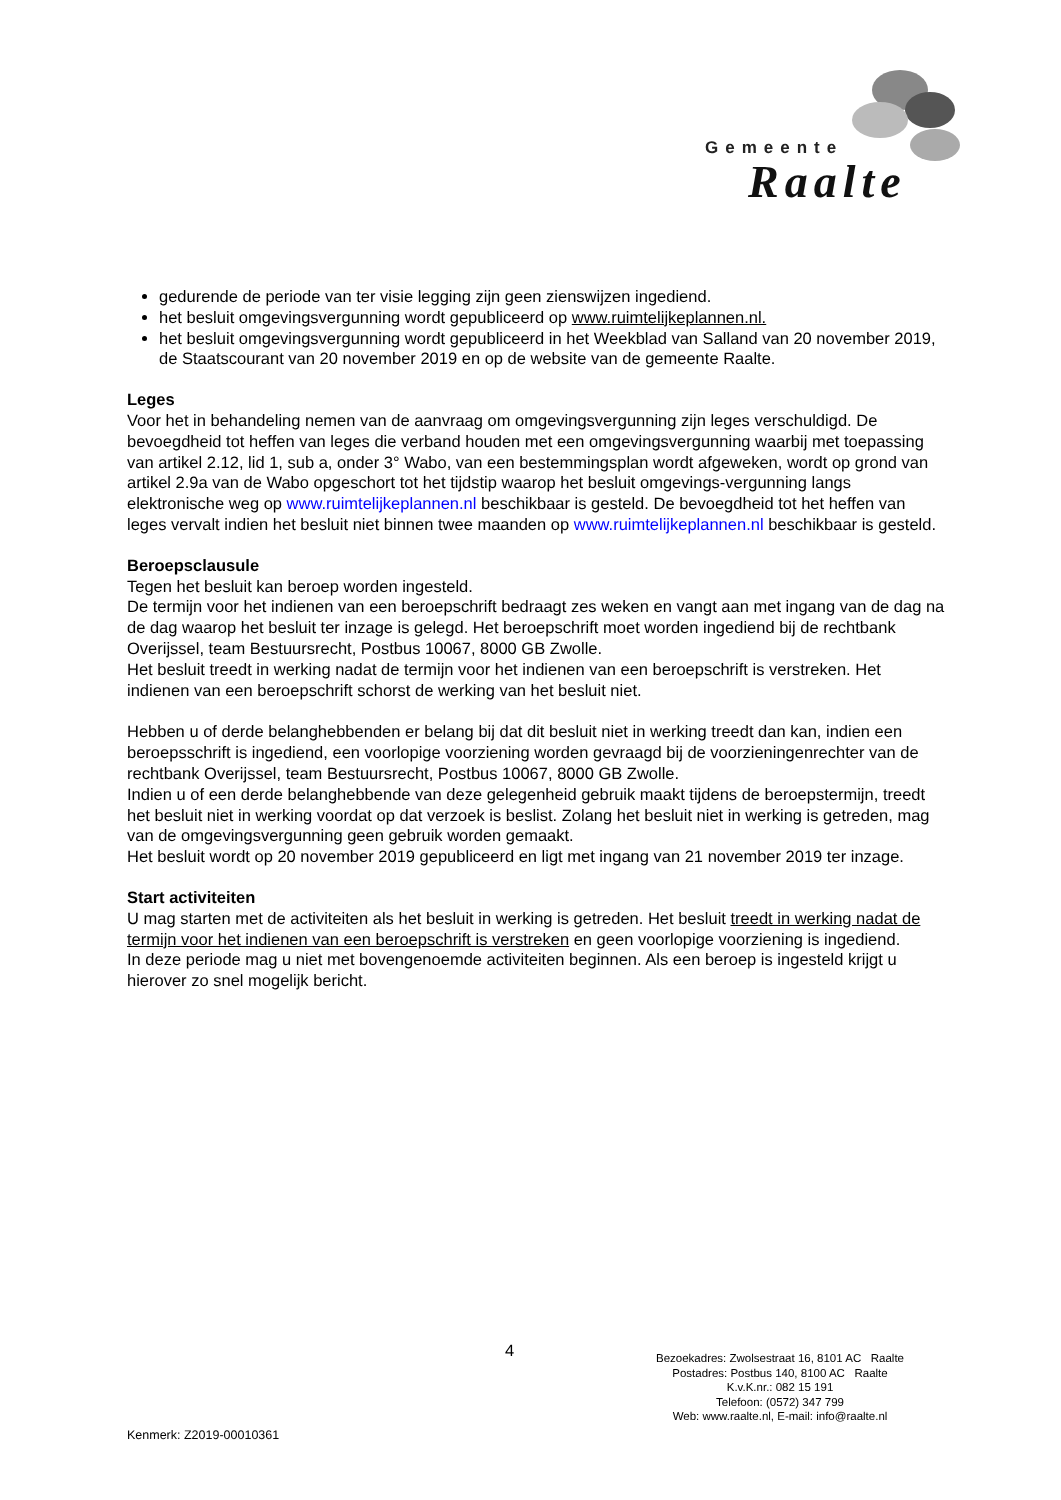Gemeente
Raalte
gedurende de periode van ter visie legging zijn geen zienswijzen ingediend.
het besluit omgevingsvergunning wordt gepubliceerd op www.ruimtelijkeplannen.nl.
het besluit omgevingsvergunning wordt gepubliceerd in het Weekblad van Salland van 20 november 2019, de Staatscourant van 20 november 2019 en op de website van de gemeente Raalte.
Leges
Voor het in behandeling nemen van de aanvraag om omgevingsvergunning zijn leges verschuldigd. De bevoegdheid tot heffen van leges die verband houden met een omgevingsvergunning waarbij met toepassing van artikel 2.12, lid 1, sub a, onder 3° Wabo, van een bestemmingsplan wordt afgeweken, wordt op grond van artikel 2.9a van de Wabo opgeschort tot het tijdstip waarop het besluit omgevings-vergunning langs elektronische weg op www.ruimtelijkeplannen.nl beschikbaar is gesteld. De bevoegdheid tot het heffen van leges vervalt indien het besluit niet binnen twee maanden op www.ruimtelijkeplannen.nl beschikbaar is gesteld.
Beroepsclausule
Tegen het besluit kan beroep worden ingesteld.
De termijn voor het indienen van een beroepschrift bedraagt zes weken en vangt aan met ingang van de dag na de dag waarop het besluit ter inzage is gelegd. Het beroepschrift moet worden ingediend bij de rechtbank Overijssel, team Bestuursrecht, Postbus 10067, 8000 GB Zwolle.
Het besluit treedt in werking nadat de termijn voor het indienen van een beroepschrift is verstreken. Het indienen van een beroepschrift schorst de werking van het besluit niet.
Hebben u of derde belanghebbenden er belang bij dat dit besluit niet in werking treedt dan kan, indien een beroepsschrift is ingediend, een voorlopige voorziening worden gevraagd bij de voorzieningenrechter van de rechtbank Overijssel, team Bestuursrecht, Postbus 10067, 8000 GB Zwolle.
Indien u of een derde belanghebbende van deze gelegenheid gebruik maakt tijdens de beroepstermijn, treedt het besluit niet in werking voordat op dat verzoek is beslist. Zolang het besluit niet in werking is getreden, mag van de omgevingsvergunning geen gebruik worden gemaakt.
Het besluit wordt op 20 november 2019 gepubliceerd en ligt met ingang van 21 november 2019 ter inzage.
Start activiteiten
U mag starten met de activiteiten als het besluit in werking is getreden. Het besluit treedt in werking nadat de termijn voor het indienen van een beroepschrift is verstreken en geen voorlopige voorziening is ingediend.
In deze periode mag u niet met bovengenoemde activiteiten beginnen. Als een beroep is ingesteld krijgt u hierover zo snel mogelijk bericht.
4
Bezoekadres: Zwolsestraat 16, 8101 AC Raalte
Postadres: Postbus 140, 8100 AC Raalte
K.v.K.nr.: 082 15 191
Telefoon: (0572) 347 799
Web: www.raalte.nl, E-mail: info@raalte.nl
Kenmerk: Z2019-00010361